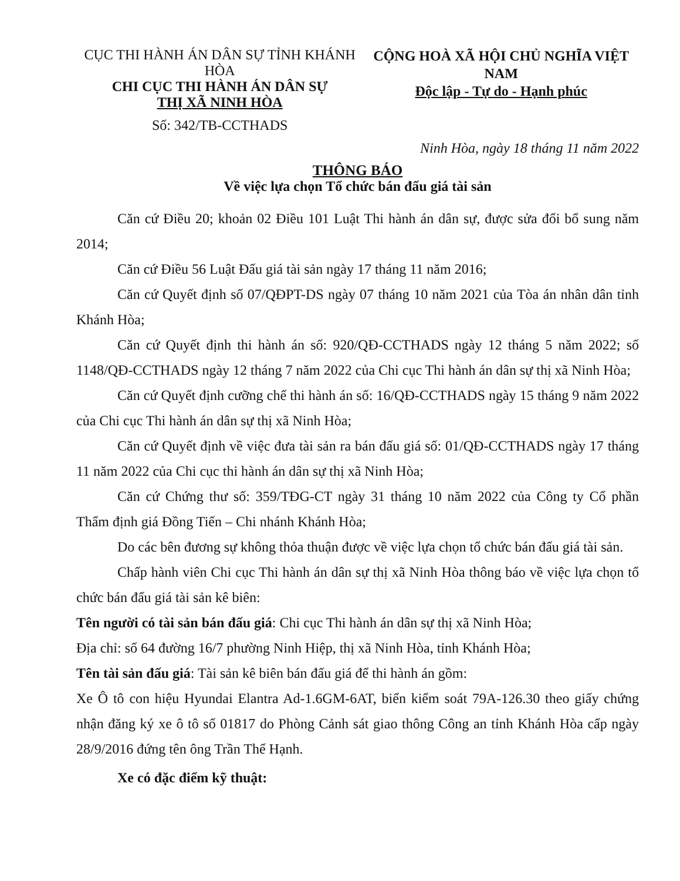CỤC THI HÀNH ÁN DÂN SỰ TỈNH KHÁNH HÒA
CHI CỤC THI HÀNH ÁN DÂN SỰ
THỊ XÃ NINH HÒA
Số: 342/TB-CCTHADS
CỘNG HOÀ XÃ HỘI CHỦ NGHĨA VIỆT NAM
Độc lập - Tự do - Hạnh phúc
Ninh Hòa, ngày 18 tháng 11 năm 2022
THÔNG BÁO
Về việc lựa chọn Tổ chức bán đấu giá tài sản
Căn cứ Điều 20; khoản 02 Điều 101 Luật Thi hành án dân sự, được sửa đổi bổ sung năm 2014;
Căn cứ Điều 56 Luật Đấu giá tài sản ngày 17 tháng 11 năm 2016;
Căn cứ Quyết định số 07/QĐPT-DS ngày 07 tháng 10 năm 2021 của Tòa án nhân dân tỉnh Khánh Hòa;
Căn cứ Quyết định thi hành án số: 920/QĐ-CCTHADS ngày 12 tháng 5 năm 2022; số 1148/QĐ-CCTHADS ngày 12 tháng 7 năm 2022 của Chi cục Thi hành án dân sự thị xã Ninh Hòa;
Căn cứ Quyết định cưỡng chế thi hành án số: 16/QĐ-CCTHADS ngày 15 tháng 9 năm 2022 của Chi cục Thi hành án dân sự thị xã Ninh Hòa;
Căn cứ Quyết định về việc đưa tài sản ra bán đấu giá số: 01/QĐ-CCTHADS ngày 17 tháng 11 năm 2022 của Chi cục thi hành án dân sự thị xã Ninh Hòa;
Căn cứ Chứng thư số: 359/TĐG-CT ngày 31 tháng 10 năm 2022 của Công ty Cổ phần Thẩm định giá Đồng Tiến – Chi nhánh Khánh Hòa;
Do các bên đương sự không thỏa thuận được về việc lựa chọn tổ chức bán đấu giá tài sản.
Chấp hành viên Chi cục Thi hành án dân sự thị xã Ninh Hòa thông báo về việc lựa chọn tổ chức bán đấu giá tài sản kê biên:
Tên người có tài sản bán đấu giá: Chi cục Thi hành án dân sự thị xã Ninh Hòa;
Địa chỉ: số 64 đường 16/7 phường Ninh Hiệp, thị xã Ninh Hòa, tỉnh Khánh Hòa;
Tên tài sản đấu giá: Tài sản kê biên bán đấu giá để thi hành án gồm:
Xe Ô tô con hiệu Hyundai Elantra Ad-1.6GM-6AT, biển kiểm soát 79A-126.30 theo giấy chứng nhận đăng ký xe ô tô số 01817 do Phòng Cảnh sát giao thông Công an tỉnh Khánh Hòa cấp ngày 28/9/2016 đứng tên ông Trần Thế Hạnh.
Xe có đặc điểm kỹ thuật: